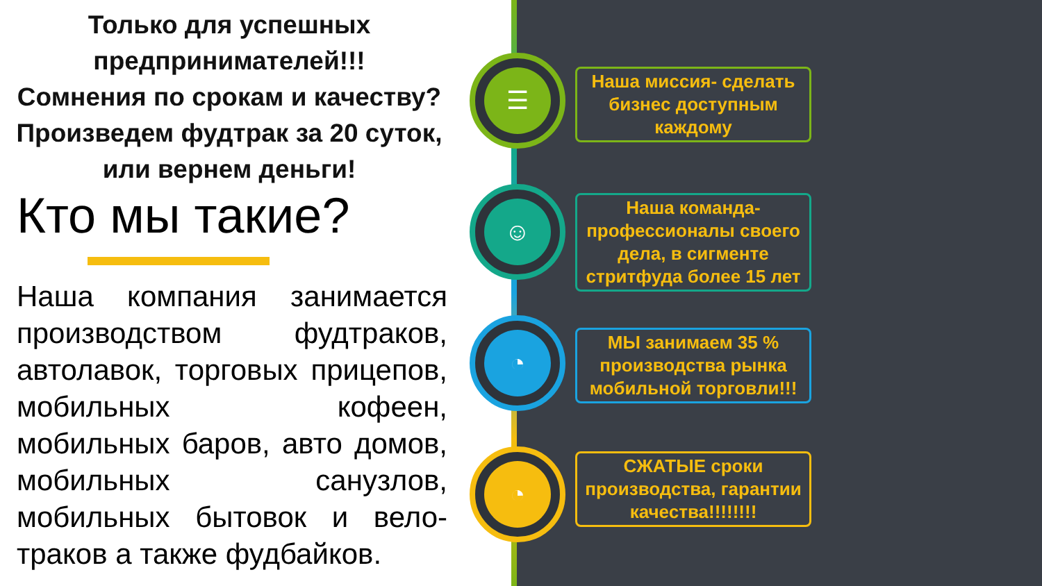Только для успешных предпринимателей!!!
Сомнения по срокам и качеству?
Произведем фудтрак за 20 суток, или вернем деньги!
Кто мы такие?
Наша компания занимается производством фудтраков, автолавок, торговых прицепов, мобильных кофеен, мобильных баров, авто домов, мобильных санузлов, мобильных бытовок и вело-траков а также фудбайков.
☰
☺
◔
◔
Наша миссия- сделать бизнес доступным каждому
Наша команда- профессионалы своего дела, в сигменте стритфуда более 15 лет
МЫ занимаем 35 % производства рынка мобильной торговли!!!
СЖАТЫЕ сроки производства, гарантии качества!!!!!!!!